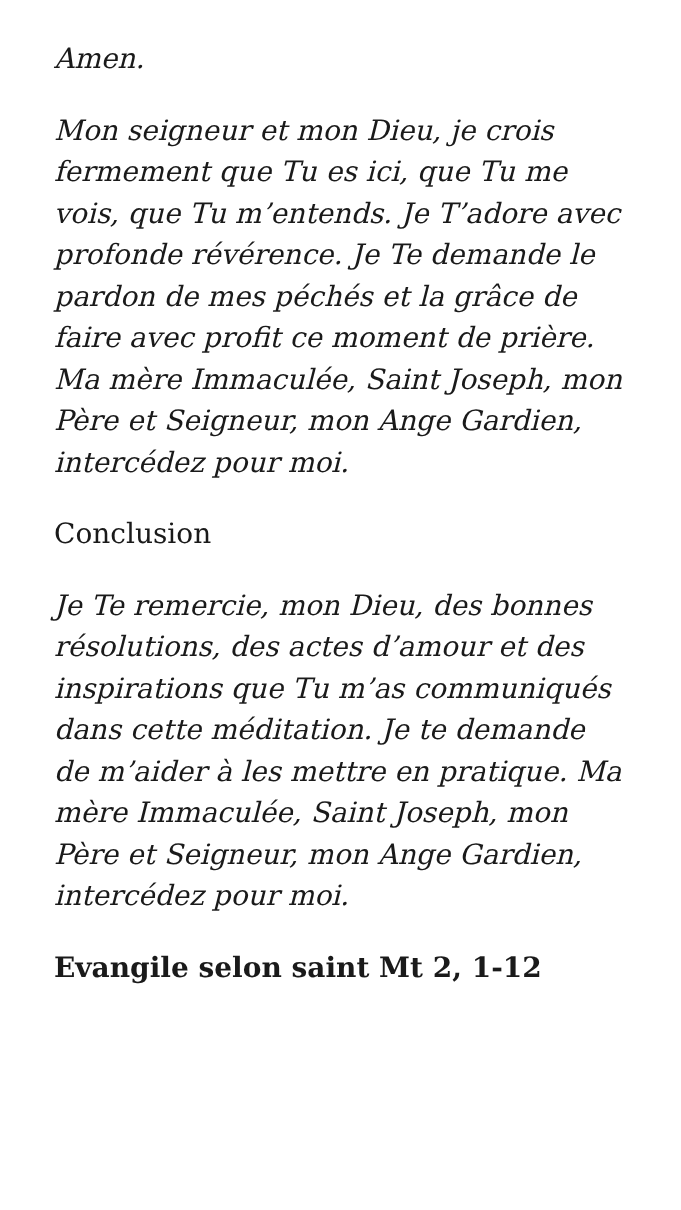Amen.
Mon seigneur et mon Dieu, je crois fermement que Tu es ici, que Tu me vois, que Tu m’entends. Je T’adore avec profonde révérence. Je Te demande le pardon de mes péchés et la grâce de faire avec profit ce moment de prière. Ma mère Immaculée, Saint Joseph, mon Père et Seigneur, mon Ange Gardien, intercédez pour moi.
Conclusion
Je Te remercie, mon Dieu, des bonnes résolutions, des actes d’amour et des inspirations que Tu m’as communiqués dans cette méditation. Je te demande de m’aider à les mettre en pratique. Ma mère Immaculée, Saint Joseph, mon Père et Seigneur, mon Ange Gardien, intercédez pour moi.
Evangile selon saint Mt 2, 1-12